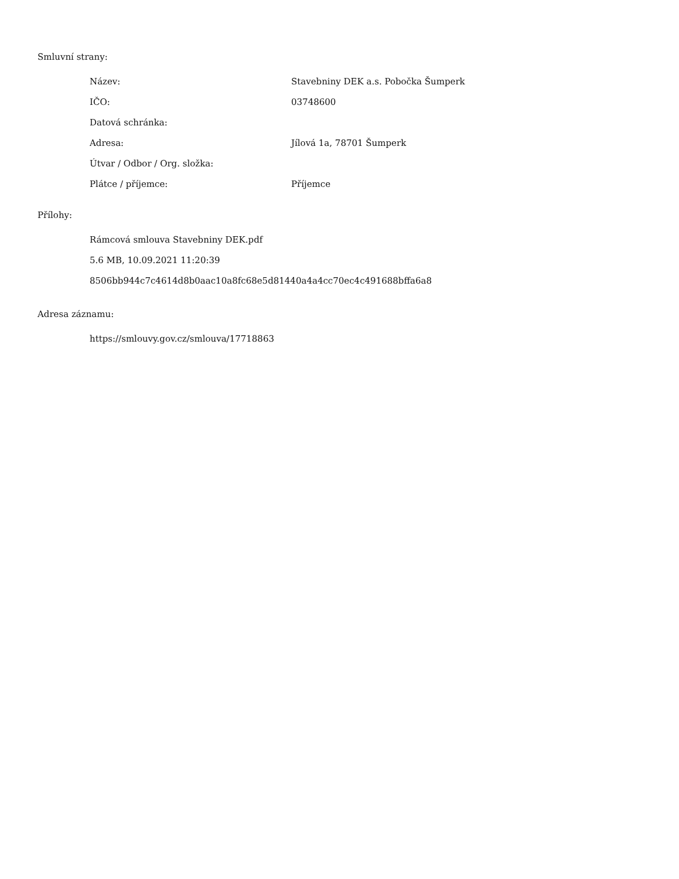Smluvní strany:
| Název: | Stavebniny DEK a.s. Pobočka Šumperk |
| IČO: | 03748600 |
| Datová schránka: | |
| Adresa: | Jílová 1a, 78701 Šumperk |
| Útvar / Odbor / Org. složka: | |
| Plátce / příjemce: | Příjemce |
Přílohy:
Rámcová smlouva Stavebniny DEK.pdf
5.6 MB, 10.09.2021 11:20:39
8506bb944c7c4614d8b0aac10a8fc68e5d81440a4a4cc70ec4c491688bffa6a8
Adresa záznamu:
https://smlouvy.gov.cz/smlouva/17718863